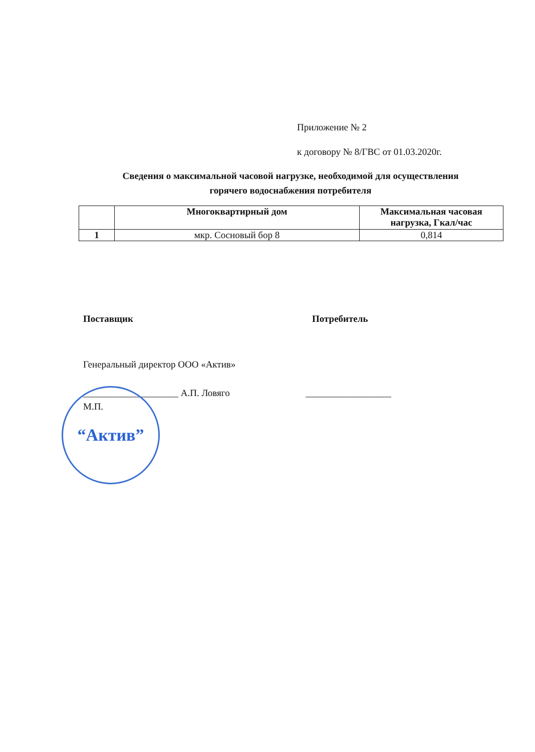Приложение № 2
к договору № 8/ГВС от 01.03.2020г.
Сведения о максимальной часовой нагрузке, необходимой для осуществления
горячего водоснабжения потребителя
| | Многоквартирный дом | Максимальная часовая нагрузка, Гкал/час |
| --- | --- | --- |
| 1 | мкр. Сосновый бор 8 | 0,814 |
Поставщик Потребитель
Генеральный директор ООО «Актив»
____________________ А.П. Ловяго
__________________
М.П.
“Актив”